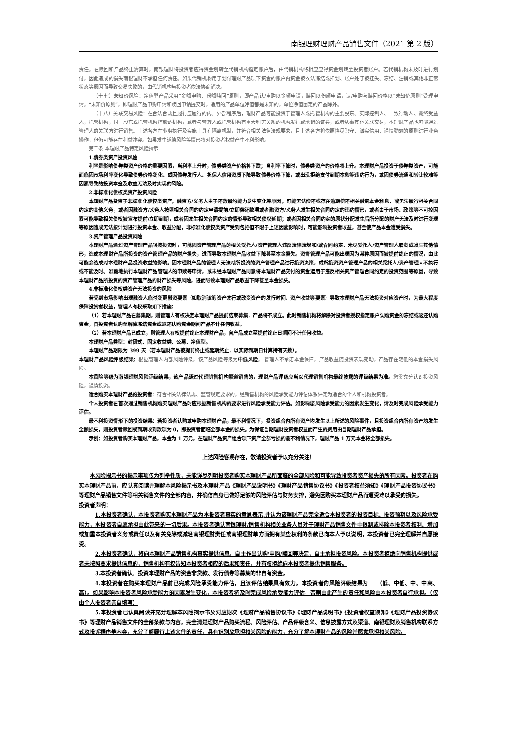南银理财理财产品销售文件（2021 第 2 版）
责任。在赎回和产品终止清算时，南银理财将投资者应得资金划转至代销机构指定账户后，由代销机构将相应应得资金划转至投资者账户。若代销机构未及时进行划付，因此造成的损失南银理财不承担任何责任。如果代销机构用于划付理财产品项下资金的账户内资金被依法冻结或扣划、账户处于被挂失、冻结、注销或其他非正常状态等原因而导致交易失败的，由代销机构与投资者依法协商解决。
（十七）未知价风险：净值型产品采用“金额申购、份额赎回”原则，即产品认/申购以金额申请，赎回以份额申请，认/申购与赎回价格以“未知价原则”受理申请。“未知价原则”，即理财产品申购申请和赎回申请提交时，适用的产品单位净值都是未知的，单位净值固定的产品除外。
（十八）关联交易风险：在合法合规且履行应履行的内、外部程序后，理财产品可能投资于管理人或托管机构的主要股东、实际控制人、一致行动人、最终受益人，托管机构，同一股东或托管机构控股的机构，或者与管理人或托管机构有重大利害关系的机构发行或承销的证券，或者从事其他关联交易，本理财产品也可能通过管理人的关联方进行销售。上述各方在业务执行及实施上具有隔离机制，并符合相关法律法规要求，且上述各方将依照恪尽职守、诚实信用、谨慎勤勉的原则进行业务操作，但仍可能存在利益冲突。如果发生道德风险等情形将对投资者权益产生不利影响。
第二条 本理财产品特定风险揭示
1.债券类资产投资风险
利率是影响债券类资产价格的重要因素，当利率上升时，债券类资产价格将下跌；当利率下降时，债券类资产的价格将上升。本理财产品投资于债券类资产，可能面临因市场利率变化导致债券价格变化、或因债券发行人、担保人信用资质下降导致债券价格下降，或出现拒绝支付到期本息等违约行为，或因债券流通和转让较难等因素导致的投资本金及收益无法及时实现的风险。
2.非标准化债权类资产投资风险
本理财产品投资于非标准化债权类资产，融资方/义务人由于还款履约能力发生变化等原因，可能无法偿还或存在逾期偿还相关融资本金利息，或无法履行相关合同约定的其他义务，或者因融资方/义务人按照相关合同的约定申请提前/立即偿还款项或者融资方/义务人发生相关合同约定的违约情形，或者由于市场、政策等不可控因素可能导致相关债权被宣布提前/立即到期，或者因发生相关合同约定的情形导致相关债权延期；或者因相关合同约定的原状分配发生后所分配的财产无法及时进行变现等原因造成无法按计划进行投资本金、收益分配，非标准化债权类资产受到包括但不限于上述因素影响时，可能影响投资者收益，甚至使产品本金遭受损失。
3.资产管理产品投资风险
本理财产品通过资产管理产品间接投资时，可能因资产管理产品的相关受托人/资产管理人违反法律法规和/或合同约定、未尽受托人/资产管理人职责或发生其他情形，造成本理财产品所投资的资产管理产品的财产损失，进而导致本理财产品收益下降甚至本金损失。资管管理产品可能出现因为某种原因而被提前终止的情况，由此可能会造成对本理财产品投资收益的影响。因本理财产品的管理人无法对所投资的资产管理产品进行投资决策，或所投资资产管理产品的相关受托人/资产管理人不执行或不能及时、准确地执行本理财产品管理人的申赎等申请，或未经本理财产品同意将本理财产品交付的资金运用于违反相关资产管理合同约定的投资范围等原因，导致本理财产品所投资的资产管理产品的财产损失等风险，进而导致本理财产品收益下降甚至本金损失。
4.非标准化债权类资产无法投资的风险
若受到市场影响出现融资人临时变更融资要素（如取消该笔资产发行或改变资产的发行时间、资产收益等要素）导致本理财产品无法投资对应资产时，为最大程度保障投资者权益，管理人有权采取如下措施：
（1）若本理财产品在募集期，则管理人有权决定本理财产品提前结束募集，产品将不成立。此时销售机构将解除对投资者授权指定账户认购资金的冻结或返还认购资金，自投资者认购至解除冻结资金或返还认购资金期间产品不计任何收益。
（2）若本理财产品已成立，则管理人有权提前终止本理财产品，自产品成立至提前终止日期间不计任何收益。
本理财产品类型：封闭式、固定收益类、公募、净值型。
本理财产品期限为 399 天（若本理财产品被提前终止或延期终止，以实际到期日计算持有天数）。
本理财产品风险评级结果：根据管理人内部风险评级，该产品风险等级为中低风险。 管理人不承诺本金保障，产品收益随投资表现变动，产品存在较低的本金损失风险。
本风险等级为南银理财风险评级结果，该产品通过代理销售机构渠道销售的，理财产品评级应当以代理销售机构最终披露的评级结果为准。您需充分认识投资风险，谨慎投资。
适合购买本理财产品的投资者：符合相关法律法规、监管规定要求的，经销售机构的风险承受能力评估体系评定为适合的个人和机构投资者。
个人投资者在首次通过销售机构购买理财产品时应根据销售机构的要求进行风险承受能力评估。如影响您风险承受能力的因素发生变化，请及时完成风险承受能力评估。
最不利投资情形下的投资结果：若投资者认购或申购本理财产品，最不利情况下，投资组合内所有资产均发生以上所述的风险事件，且投资组合内所有资产均发生全额损失，则投资者赎回或到期收到款项为 0，即投资者面临全部本金的损失。为保证当期理财投资者权益而产生的费用由当期理财产品承担。
示例：如投资者购买本理财产品，本金为 1 万元，在理财产品资产组合项下资产全部亏损的最不利情况下，理财产品 1 万元本金将全部损失。
上述风险客观存在，敬请投资者予以充分关注！
本风险揭示书的揭示事项仅为列举性质，未能详尽列明投资者购买本理财产品所面临的全部风险和可能导致投资者资产损失的所有因素。投资者在购买本理财产品前，应认真阅读并理解本风险揭示书及本理财产品《理财产品说明书》《理财产品销售协议书》《投资者权益须知》《理财产品投资协议书》等理财产品销售文件等相关销售文件的全部内容，并确信自身已做好足够的风险评估与财务安排，避免因购买本理财产品而遭受难以承受的损失。
投资者声明：
1.本投资者确认，本投资者购买本理财产品为本投资者真实的意思表示,并认为该理财产品完全适合本投资者的投资目标、投资预期以及风险承受能力，本投资者自愿承担由此带来的一切后果。本投资者确认南银理财/销售机构相关业务人员对于理财产品销售文件中限制或排除本投资者权利、增加或加重本投资者义务或责任以及有关免除或减轻南银理财责任或南银理财单方面拥有某些权利的条款已向本人予以说明，本投资者已完全理解并自愿接受。
2.本投资者确认，将向本理财产品销售机构真实提供信息，自主作出认购/申购/赎回等决定，自主承担投资风险。本投资者拒绝向销售机构提供或者未按照要求提供信息的，销售机构有权告知本投资者相应的后果和责任，并有权拒绝向本投资者提供销售服务。
3.本投资者确认，投资本理财产品的资金非贷款、发行债券等募集的非自有资金。
4.本投资者在购买本理财产品前已完成风险承受能力评估，且该评估结果具有效力。本投资者的风险评级结果为　　（低、中低、中、中高、高）。如果影响本投资者风险承受能力的因素发生变化，本投资者将及时完成风险承受能力评估，否则由此产生的责任和风险由本投资者自行承担。（仅由个人投资者亲自填写）
5.本投资者已认真阅读并充分理解本风险揭示书及对应期次《理财产品销售协议书》《理财产品说明书》《投资者权益须知》《理财产品投资协议书》等理财产品销售文件的全部条款与内容，完全清楚理财产品购买流程、风险评估、产品评级含义、信息披露方式及渠道、南银理财及销售机构联系方式及投诉程序等内容，充分了解履行上述文件的责任，具有识别及承担相关风险的能力，充分了解本理财产品的风险并愿意承担相关风险。